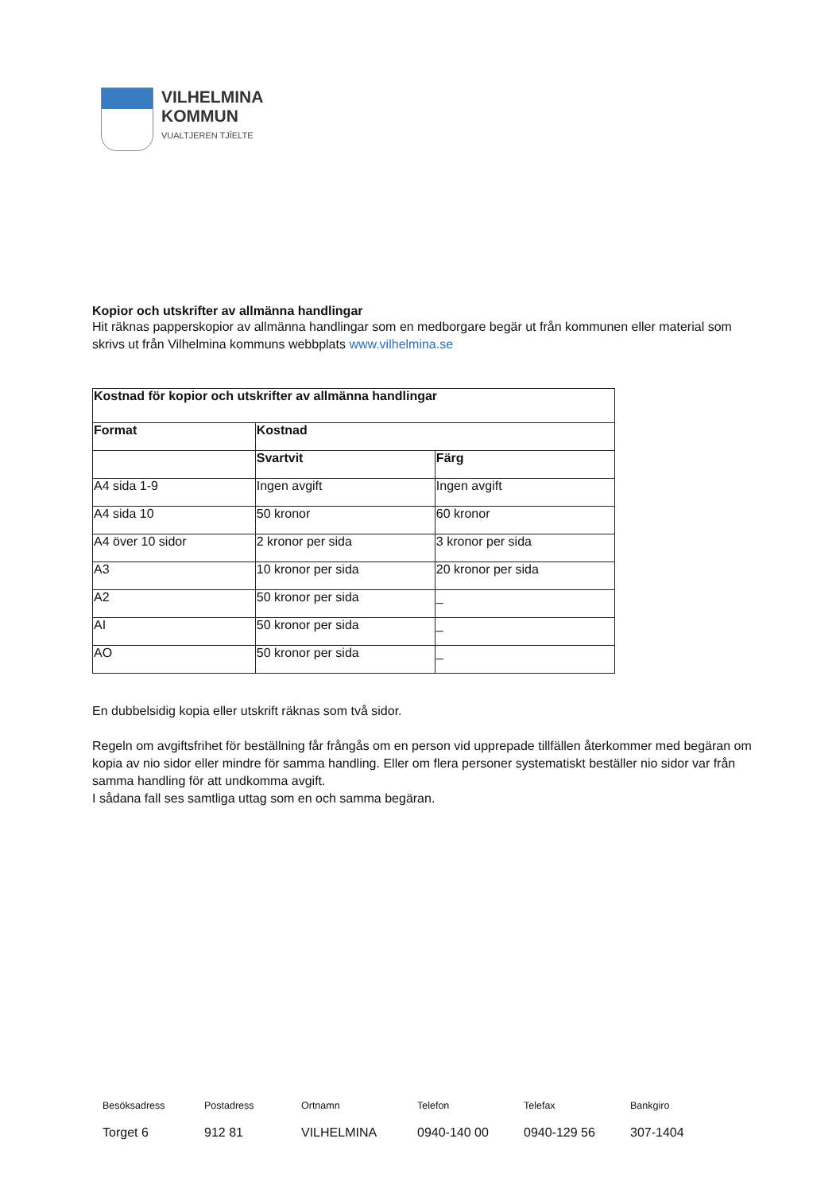VILHELMINA
KOMMUN
VUALTJEREN TJÏELTE
Kopior och utskrifter av allmänna handlingar
Hit räknas papperskopior av allmänna handlingar som en medborgare begär ut från kommunen eller material som skrivs ut från Vilhelmina kommuns webbplats www.vilhelmina.se
| Kostnad för kopior och utskrifter av allmänna handlingar | | |
| --- | --- | --- |
| Format | Kostnad | |
| | Svartvit | Färg |
| A4 sida 1-9 | Ingen avgift | Ingen avgift |
| A4 sida 10 | 50 kronor | 60 kronor |
| A4 över 10 sidor | 2 kronor per sida | 3 kronor per sida |
| A3 | 10 kronor per sida | 20 kronor per sida |
| A2 | 50 kronor per sida | _ |
| AI | 50 kronor per sida | _ |
| AO | 50 kronor per sida | _ |
En dubbelsidig kopia eller utskrift räknas som två sidor.
Regeln om avgiftsfrihet för beställning får frångås om en person vid upprepade tillfällen återkommer med begäran om kopia av nio sidor eller mindre för samma handling. Eller om flera personer systematiskt beställer nio sidor var från samma handling för att undkomma avgift.
I sådana fall ses samtliga uttag som en och samma begäran.
Besöksadress
Postadress
Ortnamn
Telefon
Telefax
Bankgiro
Torget 6
912 81
VILHELMINA
0940-140 00
0940-129 56
307-1404